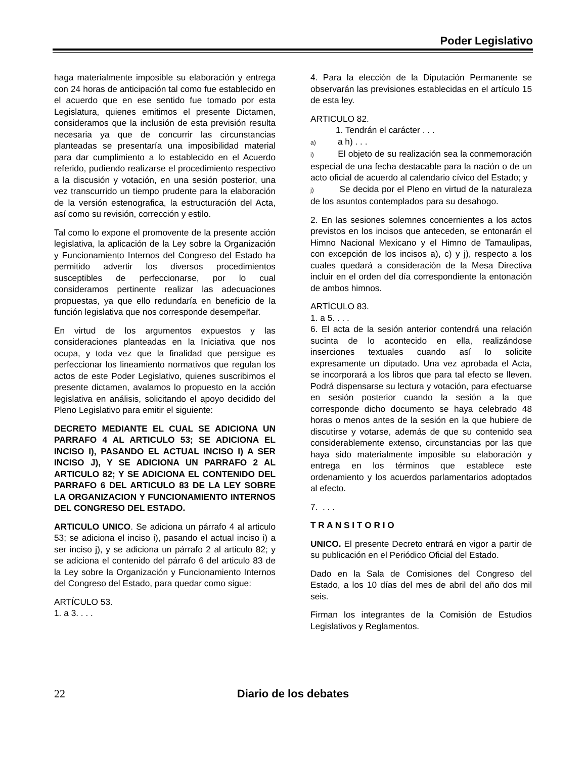Poder Legislativo
haga materialmente imposible su elaboración y entrega con 24 horas de anticipación tal como fue establecido en el acuerdo que en ese sentido fue tomado por esta Legislatura, quienes emitimos el presente Dictamen, consideramos que la inclusión de esta previsión resulta necesaria ya que de concurrir las circunstancias planteadas se presentaría una imposibilidad material para dar cumplimiento a lo establecido en el Acuerdo referido, pudiendo realizarse el procedimiento respectivo a la discusión y votación, en una sesión posterior, una vez transcurrido un tiempo prudente para la elaboración de la versión estenografica, la estructuración del Acta, así como su revisión, corrección y estilo.
Tal como lo expone el promovente de la presente acción legislativa, la aplicación de la Ley sobre la Organización y Funcionamiento Internos del Congreso del Estado ha permitido advertir los diversos procedimientos susceptibles de perfeccionarse, por lo cual consideramos pertinente realizar las adecuaciones propuestas, ya que ello redundaría en beneficio de la función legislativa que nos corresponde desempeñar.
En virtud de los argumentos expuestos y las consideraciones planteadas en la Iniciativa que nos ocupa, y toda vez que la finalidad que persigue es perfeccionar los lineamiento normativos que regulan los actos de este Poder Legislativo, quienes suscribimos el presente dictamen, avalamos lo propuesto en la acción legislativa en análisis, solicitando el apoyo decidido del Pleno Legislativo para emitir el siguiente:
DECRETO MEDIANTE EL CUAL SE ADICIONA UN PARRAFO 4 AL ARTICULO 53; SE ADICIONA EL INCISO I), PASANDO EL ACTUAL INCISO I) A SER INCISO J), Y SE ADICIONA UN PARRAFO 2 AL ARTICULO 82; Y SE ADICIONA EL CONTENIDO DEL PARRAFO 6 DEL ARTICULO 83 DE LA LEY SOBRE LA ORGANIZACION Y FUNCIONAMIENTO INTERNOS DEL CONGRESO DEL ESTADO.
ARTICULO UNICO. Se adiciona un párrafo 4 al articulo 53; se adiciona el inciso i), pasando el actual inciso i) a ser inciso j), y se adiciona un párrafo 2 al articulo 82; y se adiciona el contenido del párrafo 6 del articulo 83 de la Ley sobre la Organización y Funcionamiento Internos del Congreso del Estado, para quedar como sigue:
ARTÍCULO 53.
1. a 3. . . .
4. Para la elección de la Diputación Permanente se observarán las previsiones establecidas en el artículo 15 de esta ley.
ARTICULO 82.
1. Tendrán el carácter . . .
a) a h) . . .
i) El objeto de su realización sea la conmemoración especial de una fecha destacable para la nación o de un acto oficial de acuerdo al calendario cívico del Estado; y
j) Se decida por el Pleno en virtud de la naturaleza de los asuntos contemplados para su desahogo.
2. En las sesiones solemnes concernientes a los actos previstos en los incisos que anteceden, se entonarán el Himno Nacional Mexicano y el Himno de Tamaulipas, con excepción de los incisos a), c) y j), respecto a los cuales quedará a consideración de la Mesa Directiva incluir en el orden del día correspondiente la entonación de ambos himnos.
ARTÍCULO 83.
1. a 5. . . .
6. El acta de la sesión anterior contendrá una relación sucinta de lo acontecido en ella, realizándose inserciones textuales cuando así lo solicite expresamente un diputado. Una vez aprobada el Acta, se incorporará a los libros que para tal efecto se lleven. Podrá dispensarse su lectura y votación, para efectuarse en sesión posterior cuando la sesión a la que corresponde dicho documento se haya celebrado 48 horas o menos antes de la sesión en la que hubiere de discutirse y votarse, además de que su contenido sea considerablemente extenso, circunstancias por las que haya sido materialmente imposible su elaboración y entrega en los términos que establece este ordenamiento y los acuerdos parlamentarios adoptados al efecto.
7. . . .
T R A N S I T O R I O
UNICO. El presente Decreto entrará en vigor a partir de su publicación en el Periódico Oficial del Estado.
Dado en la Sala de Comisiones del Congreso del Estado, a los 10 días del mes de abril del año dos mil seis.
Firman los integrantes de la Comisión de Estudios Legislativos y Reglamentos.
22
Diario de los debates